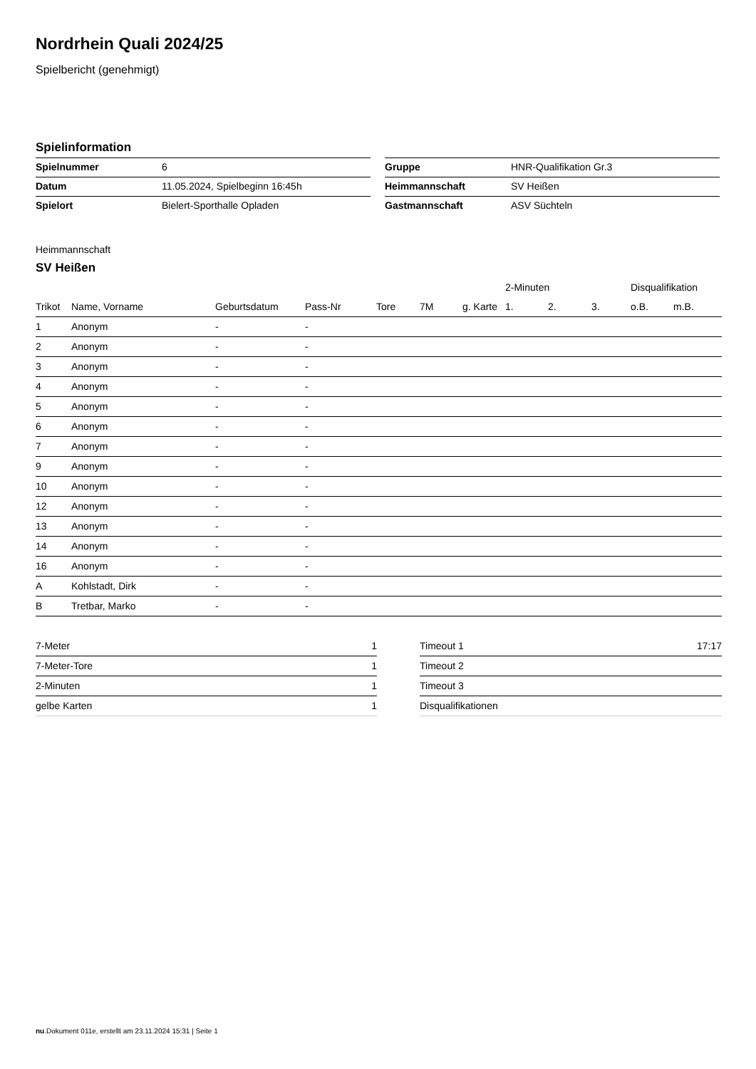Nordrhein Quali 2024/25
Spielbericht (genehmigt)
Spielinformation
| Spielnummer | 6 |
| Datum | 11.05.2024, Spielbeginn 16:45h |
| Spielort | Bielert-Sporthalle Opladen |
| Gruppe | HNR-Qualifikation Gr.3 |
| Heimmannschaft | SV Heißen |
| Gastmannschaft | ASV Süchteln |
Heimmannschaft
SV Heißen
| | | | | | | | 2-Minuten | | | Disqualifikation | |
| --- | --- | --- | --- | --- | --- | --- | --- | --- | --- | --- | --- |
| Trikot | Name, Vorname | Geburtsdatum | Pass-Nr | Tore | 7M | g. Karte | 1. | 2. | 3. | o.B. | m.B. |
| 1 | Anonym | - | - | | | | | | | | |
| 2 | Anonym | - | - | | | | | | | | |
| 3 | Anonym | - | - | | | | | | | | |
| 4 | Anonym | - | - | | | | | | | | |
| 5 | Anonym | - | - | | | | | | | | |
| 6 | Anonym | - | - | | | | | | | | |
| 7 | Anonym | - | - | | | | | | | | |
| 9 | Anonym | - | - | | | | | | | | |
| 10 | Anonym | - | - | | | | | | | | |
| 12 | Anonym | - | - | | | | | | | | |
| 13 | Anonym | - | - | | | | | | | | |
| 14 | Anonym | - | - | | | | | | | | |
| 16 | Anonym | - | - | | | | | | | | |
| A | Kohlstadt, Dirk | - | - | | | | | | | | |
| B | Tretbar, Marko | - | - | | | | | | | | |
| 7-Meter | 1 |
| 7-Meter-Tore | 1 |
| 2-Minuten | 1 |
| gelbe Karten | 1 |
| Timeout 1 | 17:17 |
| Timeout 2 | |
| Timeout 3 | |
| Disqualifikationen | |
nu.Dokument 011e, erstellt am 23.11.2024 15:31 | Seite 1